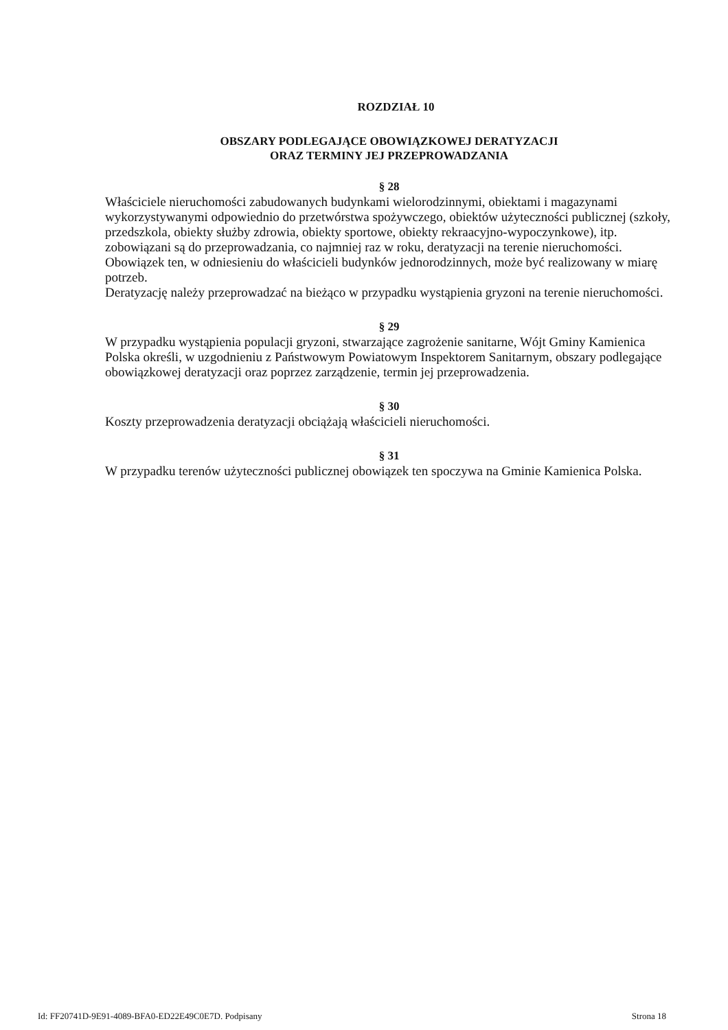ROZDZIAŁ 10
OBSZARY PODLEGAJĄCE OBOWIĄZKOWEJ DERATYZACJI
ORAZ TERMINY JEJ PRZEPROWADZANIA
§ 28
Właściciele nieruchomości zabudowanych budynkami wielorodzinnymi, obiektami i magazynami wykorzystywanymi odpowiednio do przetwórstwa spożywczego, obiektów użyteczności publicznej (szkoły, przedszkola, obiekty służby zdrowia, obiekty sportowe, obiekty rekraacyjno-wypoczynkowe), itp. zobowiązani są do przeprowadzania, co najmniej raz w roku, deratyzacji na terenie nieruchomości. Obowiązek ten, w odniesieniu do właścicieli budynków jednorodzinnych, może być realizowany w miarę potrzeb.
Deratyzację należy przeprowadzać na bieżąco w przypadku wystąpienia gryzoni na terenie nieruchomości.
§ 29
W przypadku wystąpienia populacji gryzoni, stwarzające zagrożenie sanitarne, Wójt Gminy Kamienica Polska określi, w uzgodnieniu z Państwowym Powiatowym Inspektorem Sanitarnym, obszary podlegające obowiązkowej deratyzacji oraz poprzez zarządzenie, termin jej przeprowadzenia.
§ 30
Koszty przeprowadzenia deratyzacji obciążają właścicieli nieruchomości.
§ 31
W przypadku terenów użyteczności publicznej obowiązek ten spoczywa na Gminie Kamienica Polska.
Id: FF20741D-9E91-4089-BFA0-ED22E49C0E7D. Podpisany Strona 18